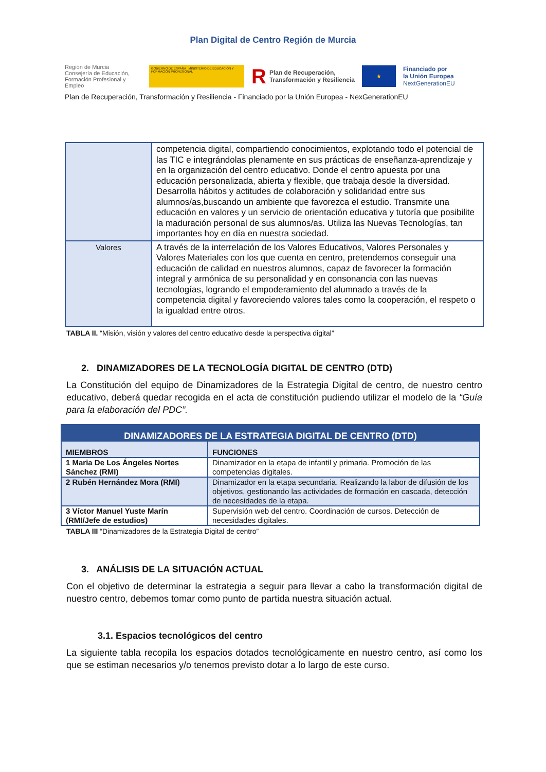Plan Digital de Centro Región de Murcia
Región de Murcia
Consejería de Educación,
Formación Profesional y Empleo
GOBIERNO DE ESPAÑA MINISTERIO DE EDUCACIÓN Y FORMACIÓN PROFESIONAL
R Plan de Recuperación,
Transformación y Resiliencia
★
Financiado por
la Unión Europea
NextGenerationEU
Plan de Recuperación, Transformación y Resiliencia - Financiado por la Unión Europea - NexGenerationEU
| | competencia digital, compartiendo conocimientos, explotando todo el potencial de las TIC e integrándolas plenamente en sus prácticas de enseñanza-aprendizaje y en la organización del centro educativo. Donde el centro apuesta por una educación personalizada, abierta y flexible, que trabaja desde la diversidad. Desarrolla hábitos y actitudes de colaboración y solidaridad entre sus alumnos/as,buscando un ambiente que favorezca el estudio. Transmite una educación en valores y un servicio de orientación educativa y tutoría que posibilite la maduración personal de sus alumnos/as. Utiliza las Nuevas Tecnologías, tan importantes hoy en día en nuestra sociedad. |
| Valores | A través de la interrelación de los Valores Educativos, Valores Personales y Valores Materiales con los que cuenta en centro, pretendemos conseguir una educación de calidad en nuestros alumnos, capaz de favorecer la formación integral y armónica de su personalidad y en consonancia con las nuevas tecnologías, logrando el empoderamiento del alumnado a través de la competencia digital y favoreciendo valores tales como la cooperación, el respeto o la igualdad entre otros. |
TABLA II. “Misión, visión y valores del centro educativo desde la perspectiva digital”
2. DINAMIZADORES DE LA TECNOLOGÍA DIGITAL DE CENTRO (DTD)
La Constitución del equipo de Dinamizadores de la Estrategia Digital de centro, de nuestro centro educativo, deberá quedar recogida en el acta de constitución pudiendo utilizar el modelo de la “Guía para la elaboración del PDC”.
| DINAMIZADORES DE LA ESTRATEGIA DIGITAL DE CENTRO (DTD) | |
| --- | --- |
| MIEMBROS | FUNCIONES |
| 1 Maria De Los Ángeles Nortes Sánchez (RMI) | Dinamizador en la etapa de infantil y primaria. Promoción de las competencias digitales. |
| 2 Rubén Hernández Mora (RMI) | Dinamizador en la etapa secundaria. Realizando la labor de difusión de los objetivos, gestionando las actividades de formación en cascada, detección de necesidades de la etapa. |
| 3 Víctor Manuel Yuste Marín (RMI/Jefe de estudios) | Supervisión web del centro. Coordinación de cursos. Detección de necesidades digitales. |
TABLA III “Dinamizadores de la Estrategia Digital de centro”
3. ANÁLISIS DE LA SITUACIÓN ACTUAL
Con el objetivo de determinar la estrategia a seguir para llevar a cabo la transformación digital de nuestro centro, debemos tomar como punto de partida nuestra situación actual.
3.1. Espacios tecnológicos del centro
La siguiente tabla recopila los espacios dotados tecnológicamente en nuestro centro, así como los que se estiman necesarios y/o tenemos previsto dotar a lo largo de este curso.